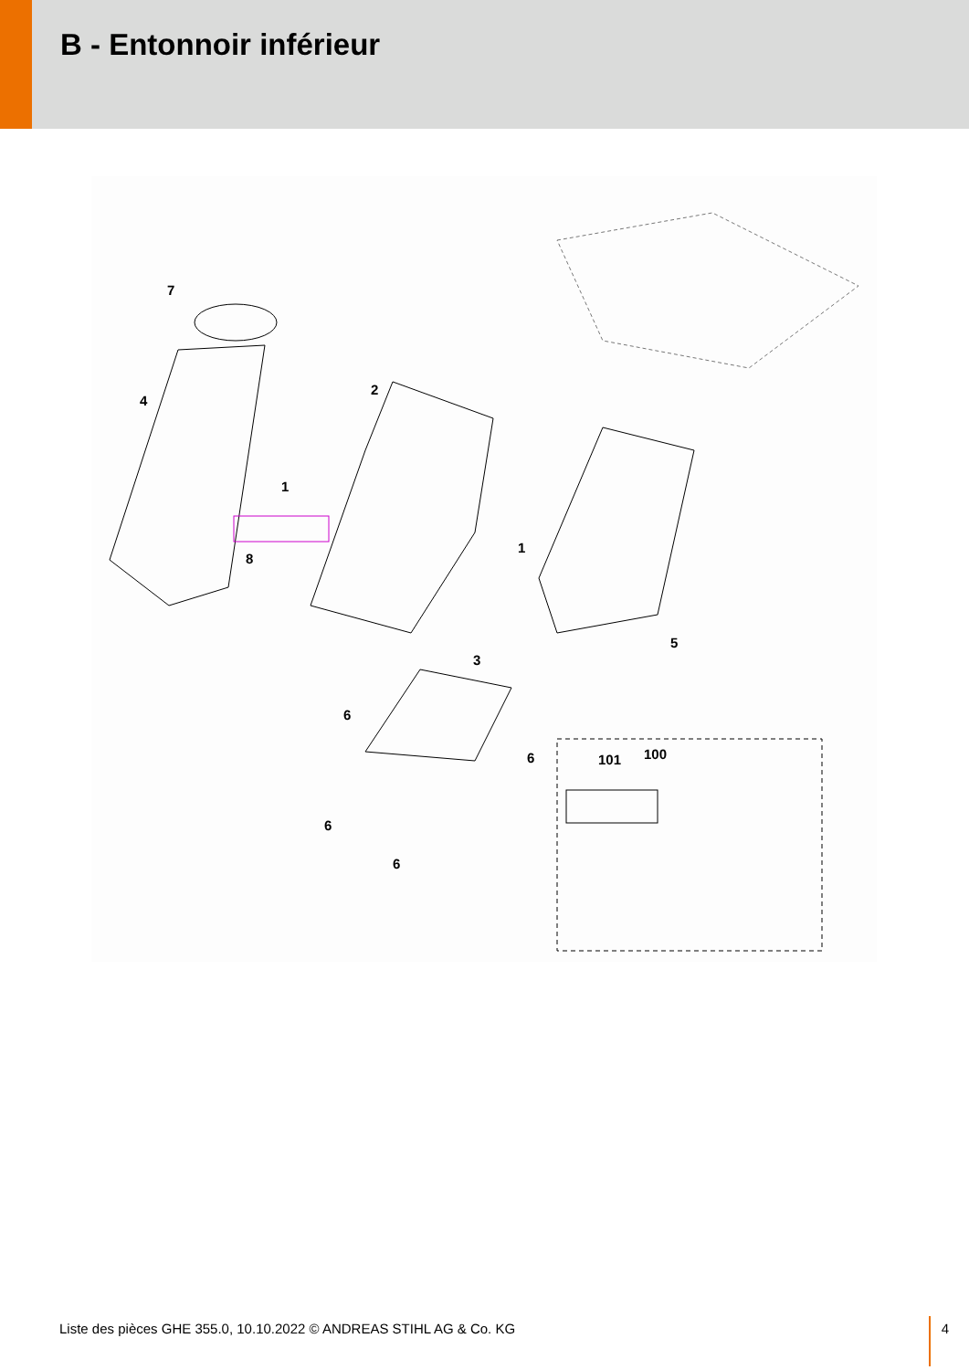B - Entonnoir inférieur
7
4
2
1
1
8
5
3
6
6
6
6
101
100
Liste des pièces GHE 355.0, 10.10.2022 © ANDREAS STIHL AG & Co. KG 4